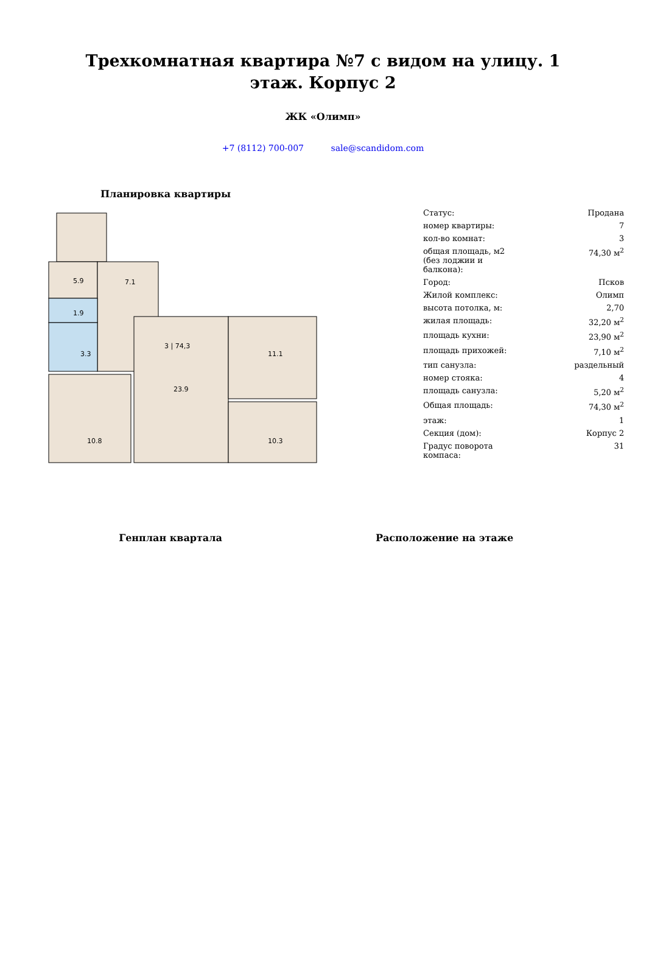Трехкомнатная квартира №7 с видом на улицу. 1 этаж. Корпус 2
ЖК «Олимп»
+7 (8112) 700-007 sale@scandidom.com
Планировка квартиры
5.9
7.1
1.9
3.3
23.9
11.1
10.3
10.8
3 | 74,3
| Статус: | Продана |
| номер квартиры: | 7 |
| кол-во комнат: | 3 |
| общая площадь, м2 (без лоджии и балкона): | 74,30 м<sup>2</sup> |
| Город: | Псков |
| Жилой комплекс: | Олимп |
| высота потолка, м: | 2,70 |
| жилая площадь: | 32,20 м<sup>2</sup> |
| площадь кухни: | 23,90 м<sup>2</sup> |
| площадь прихожей: | 7,10 м<sup>2</sup> |
| тип санузла: | раздельный |
| номер стояка: | 4 |
| площадь санузла: | 5,20 м<sup>2</sup> |
| Общая площадь: | 74,30 м<sup>2</sup> |
| этаж: | 1 |
| Секция (дом): | Корпус 2 |
| Градус поворота компаса: | 31 |
Генплан квартала Расположение на этаже